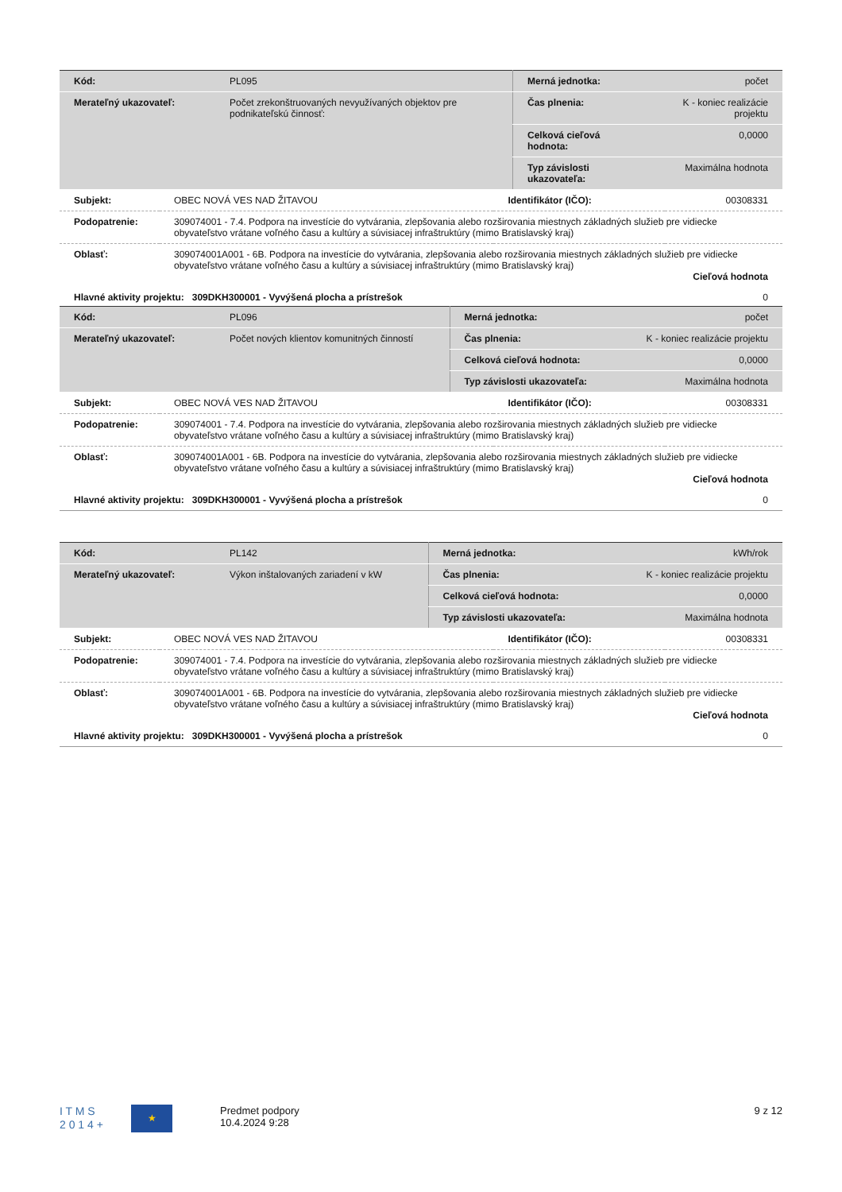| Kód: | PL095 | Merná jednotka: | počet |
| Merateľný ukazovateľ: | Počet zrekonštruovaných nevyužívaných objektov pre podnikateľskú činnosť: | Čas plnenia: | K - koniec realizácie projektu |
| | | Celková cieľová hodnota: | 0,0000 |
| | | Typ závislosti ukazovateľa: | Maximálna hodnota |
| Subjekt: | OBEC NOVÁ VES NAD ŽITAVOU | Identifikátor (IČO): | 00308331 |
| Podopatrenie: | 309074001 - 7.4. Podpora na investície do vytvárania, zlepšovania alebo rozširovania miestnych základných služieb pre vidiecke obyvateľstvo vrátane voľného času a kultúry a súvisiacej infraštruktúry (mimo Bratislavský kraj) | | |
| Oblasť: | 309074001A001 - 6B. Podpora na investície do vytvárania, zlepšovania alebo rozširovania miestnych základných služieb pre vidiecke obyvateľstvo vrátane voľného času a kultúry a súvisiacej infraštruktúry (mimo Bratislavský kraj) Cieľová hodnota | | |
| Hlavné aktivity projektu: 309DKH300001 - Vyvýšená plocha a prístrešok | | | 0 |
| Kód: | PL096 | Merná jednotka: | počet |
| Merateľný ukazovateľ: | Počet nových klientov komunitných činností | Čas plnenia: | K - koniec realizácie projektu |
| | | Celková cieľová hodnota: | 0,0000 |
| | | Typ závislosti ukazovateľa: | Maximálna hodnota |
| Subjekt: | OBEC NOVÁ VES NAD ŽITAVOU | Identifikátor (IČO): | 00308331 |
| Podopatrenie: | 309074001 - 7.4. Podpora na investície do vytvárania, zlepšovania alebo rozširovania miestnych základných služieb pre vidiecke obyvateľstvo vrátane voľného času a kultúry a súvisiacej infraštruktúry (mimo Bratislavský kraj) | | |
| Oblasť: | 309074001A001 - 6B. Podpora na investície do vytvárania, zlepšovania alebo rozširovania miestnych základných služieb pre vidiecke obyvateľstvo vrátane voľného času a kultúry a súvisiacej infraštruktúry (mimo Bratislavský kraj) Cieľová hodnota | | |
| Hlavné aktivity projektu: 309DKH300001 - Vyvýšená plocha a prístrešok | | | 0 |
| Kód: | PL142 | Merná jednotka: | kWh/rok |
| Merateľný ukazovateľ: | Výkon inštalovaných zariadení v kW | Čas plnenia: | K - koniec realizácie projektu |
| | | Celková cieľová hodnota: | 0,0000 |
| | | Typ závislosti ukazovateľa: | Maximálna hodnota |
| Subjekt: | OBEC NOVÁ VES NAD ŽITAVOU | Identifikátor (IČO): | 00308331 |
| Podopatrenie: | 309074001 - 7.4. Podpora na investície do vytvárania, zlepšovania alebo rozširovania miestnych základných služieb pre vidiecke obyvateľstvo vrátane voľného času a kultúry a súvisiacej infraštruktúry (mimo Bratislavský kraj) | | |
| Oblasť: | 309074001A001 - 6B. Podpora na investície do vytvárania, zlepšovania alebo rozširovania miestnych základných služieb pre vidiecke obyvateľstvo vrátane voľného času a kultúry a súvisiacej infraštruktúry (mimo Bratislavský kraj) Cieľová hodnota | | |
| Hlavné aktivity projektu: 309DKH300001 - Vyvýšená plocha a prístrešok | | | 0 |
I T M S
2 0 1 4 +
★
Predmet podpory
10.4.2024 9:28
9 z 12